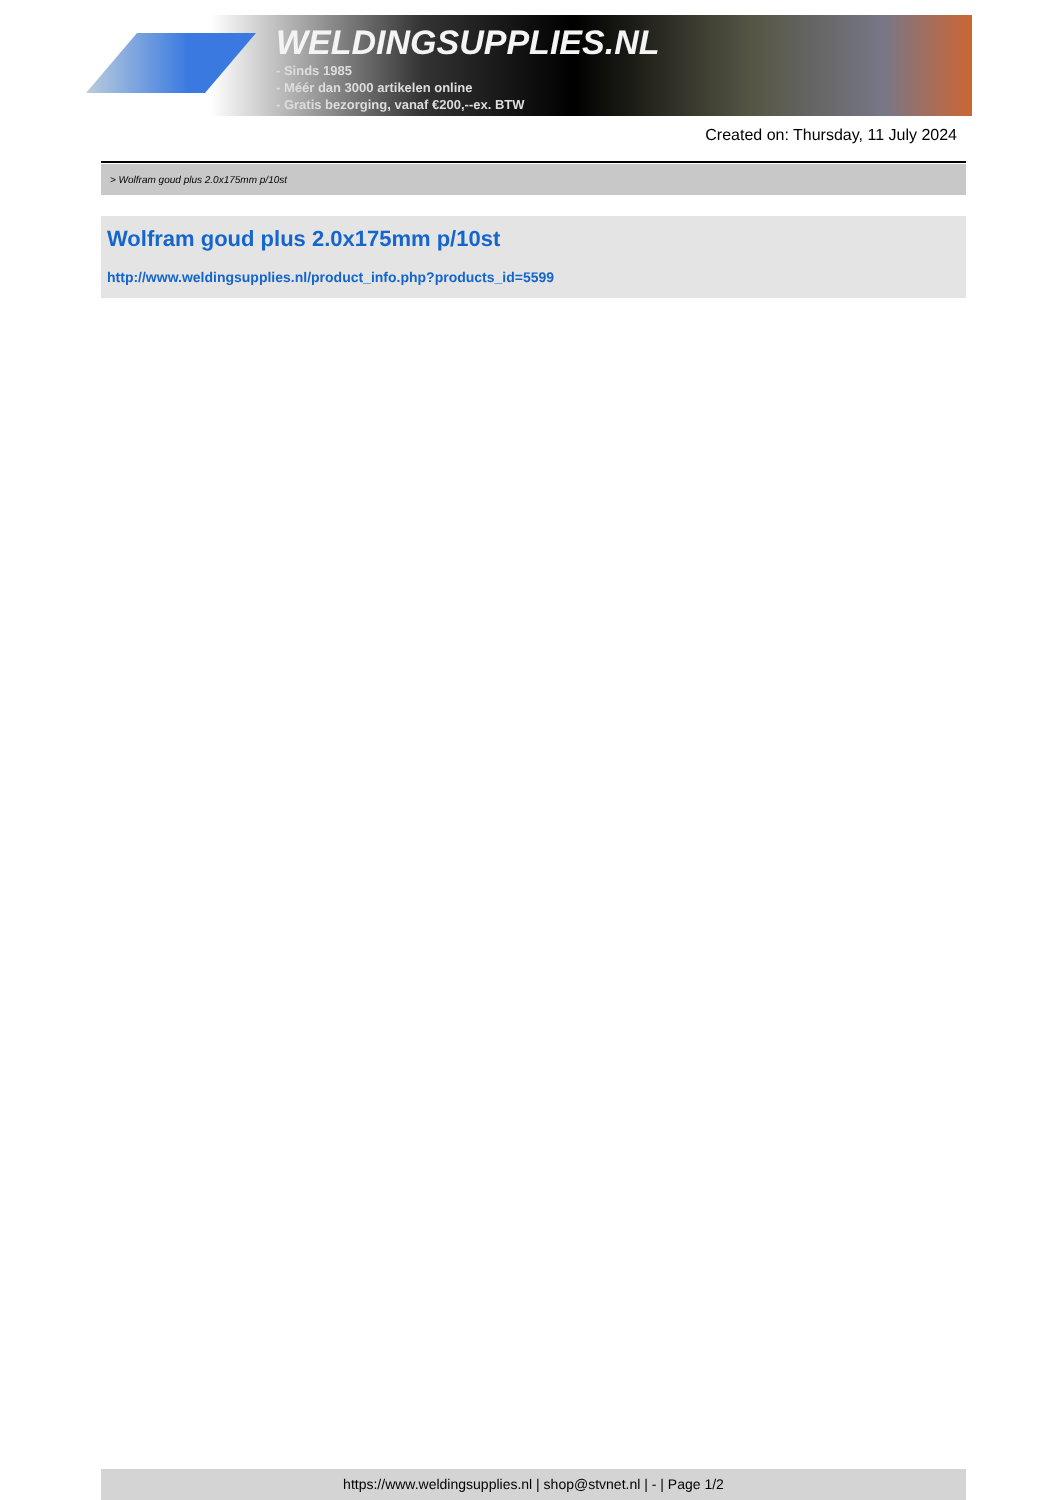WELDINGSUPPLIES.NL
- Sinds 1985
- Méér dan 3000 artikelen online
- Gratis bezorging, vanaf €200,--ex. BTW
Created on: Thursday, 11 July 2024
> Wolfram goud plus 2.0x175mm p/10st
Wolfram goud plus 2.0x175mm p/10st
http://www.weldingsupplies.nl/product_info.php?products_id=5599
https://www.weldingsupplies.nl | shop@stvnet.nl | - | Page 1/2